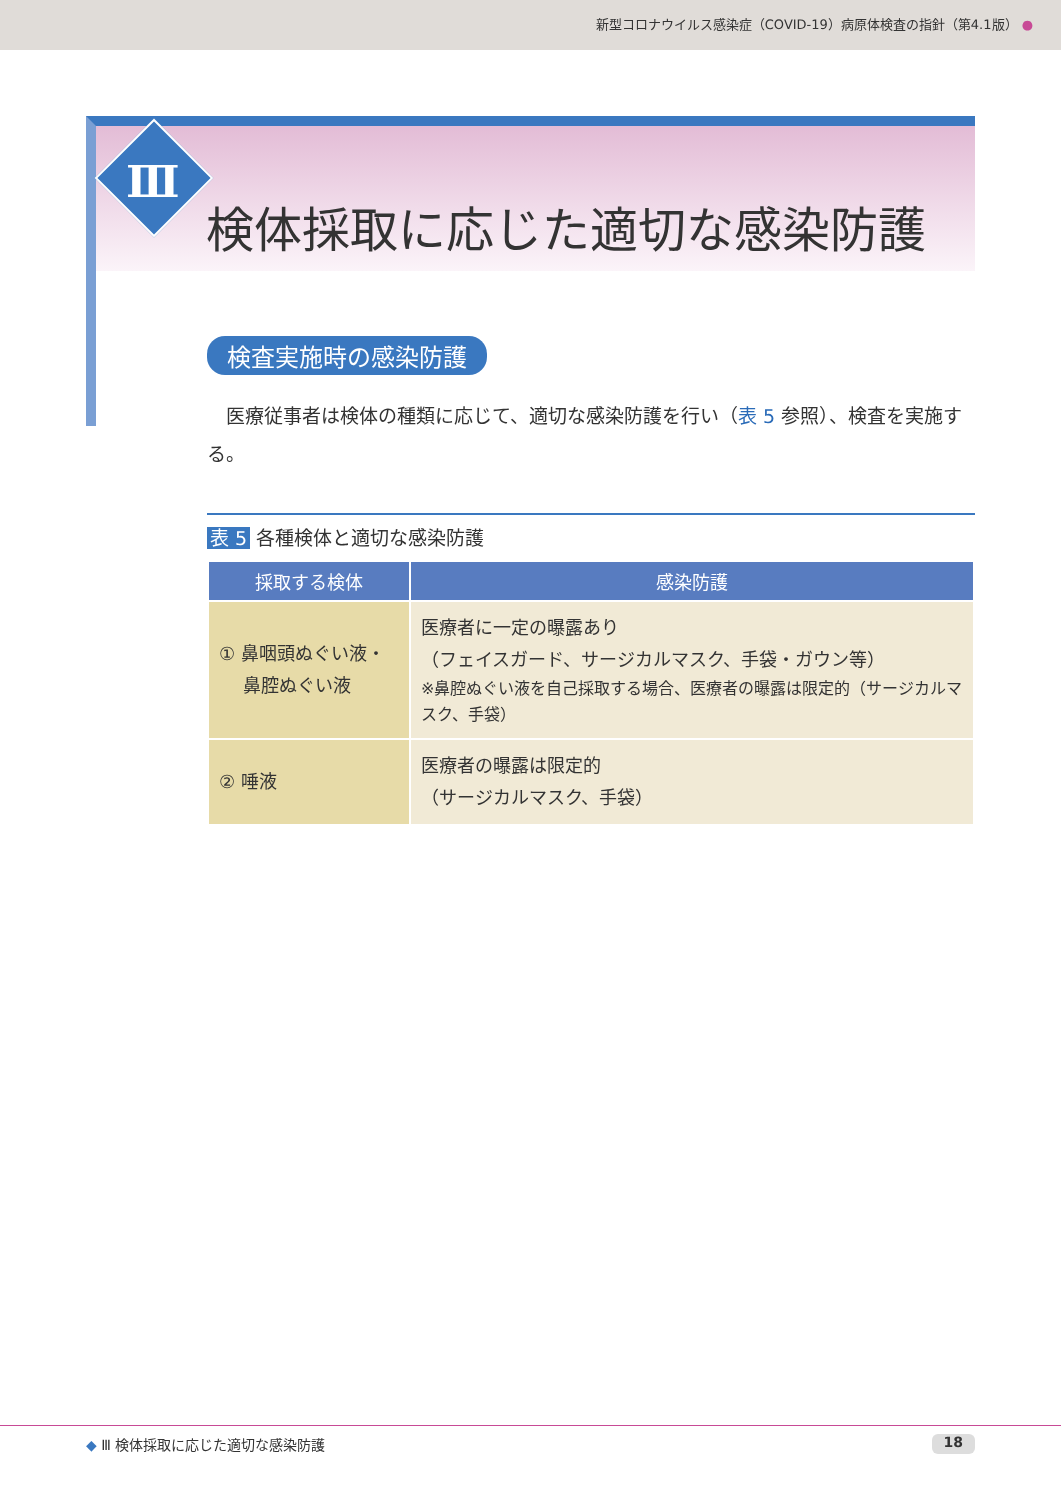新型コロナウイルス感染症（COVID-19）病原体検査の指針（第4.1版） ●
Ⅲ
検体採取に応じた適切な感染防護
検査実施時の感染防護
医療従事者は検体の種類に応じて、適切な感染防護を行い（表 5 参照）、検査を実施する。
表 5 各種検体と適切な感染防護
| 採取する検体 | 感染防護 |
| --- | --- |
| ① 鼻咽頭ぬぐい液・ 鼻腔ぬぐい液 | 医療者に一定の曝露あり （フェイスガード、サージカルマスク、手袋・ガウン等） ※鼻腔ぬぐい液を自己採取する場合、医療者の曝露は限定的（サージカルマスク、手袋） |
| ② 唾液 | 医療者の曝露は限定的 （サージカルマスク、手袋） |
◆ Ⅲ 検体採取に応じた適切な感染防護 18